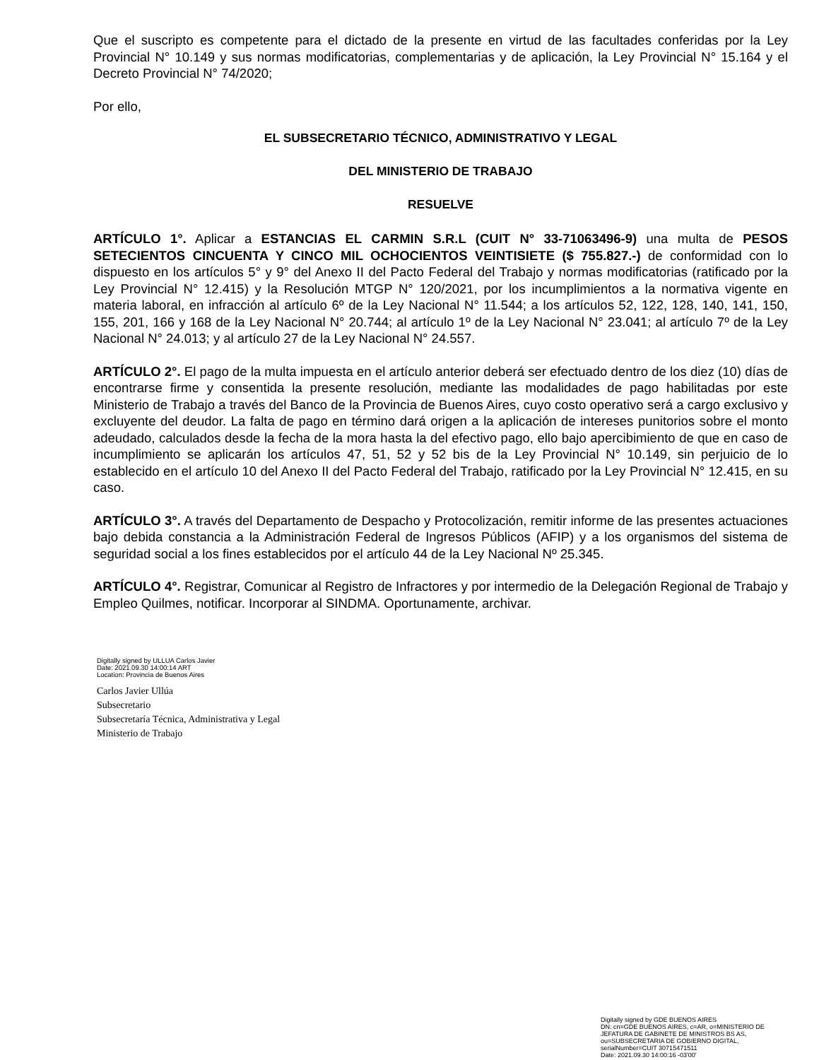Que el suscripto es competente para el dictado de la presente en virtud de las facultades conferidas por la Ley Provincial N° 10.149 y sus normas modificatorias, complementarias y de aplicación, la Ley Provincial N° 15.164 y el Decreto Provincial N° 74/2020;
Por ello,
EL SUBSECRETARIO TÉCNICO, ADMINISTRATIVO Y LEGAL
DEL MINISTERIO DE TRABAJO
RESUELVE
ARTÍCULO 1°. Aplicar a ESTANCIAS EL CARMIN S.R.L (CUIT N° 33-71063496-9) una multa de PESOS SETECIENTOS CINCUENTA Y CINCO MIL OCHOCIENTOS VEINTISIETE ($ 755.827.-) de conformidad con lo dispuesto en los artículos 5° y 9° del Anexo II del Pacto Federal del Trabajo y normas modificatorias (ratificado por la Ley Provincial N° 12.415) y la Resolución MTGP N° 120/2021, por los incumplimientos a la normativa vigente en materia laboral, en infracción al artículo 6º de la Ley Nacional N° 11.544; a los artículos 52, 122, 128, 140, 141, 150, 155, 201, 166 y 168 de la Ley Nacional N° 20.744; al artículo 1º de la Ley Nacional N° 23.041; al artículo 7º de la Ley Nacional N° 24.013; y al artículo 27 de la Ley Nacional N° 24.557.
ARTÍCULO 2°. El pago de la multa impuesta en el artículo anterior deberá ser efectuado dentro de los diez (10) días de encontrarse firme y consentida la presente resolución, mediante las modalidades de pago habilitadas por este Ministerio de Trabajo a través del Banco de la Provincia de Buenos Aires, cuyo costo operativo será a cargo exclusivo y excluyente del deudor. La falta de pago en término dará origen a la aplicación de intereses punitorios sobre el monto adeudado, calculados desde la fecha de la mora hasta la del efectivo pago, ello bajo apercibimiento de que en caso de incumplimiento se aplicarán los artículos 47, 51, 52 y 52 bis de la Ley Provincial N° 10.149, sin perjuicio de lo establecido en el artículo 10 del Anexo II del Pacto Federal del Trabajo, ratificado por la Ley Provincial N° 12.415, en su caso.
ARTÍCULO 3°. A través del Departamento de Despacho y Protocolización, remitir informe de las presentes actuaciones bajo debida constancia a la Administración Federal de Ingresos Públicos (AFIP) y a los organismos del sistema de seguridad social a los fines establecidos por el artículo 44 de la Ley Nacional Nº 25.345.
ARTÍCULO 4°. Registrar, Comunicar al Registro de Infractores y por intermedio de la Delegación Regional de Trabajo y Empleo Quilmes, notificar. Incorporar al SINDMA. Oportunamente, archivar.
Digitally signed by ULLUA Carlos Javier
Date: 2021.09.30 14:00:14 ART
Location: Provincia de Buenos Aires
Carlos Javier Ullúa
Subsecretario
Subsecretaría Técnica, Administrativa y Legal
Ministerio de Trabajo
Digitally signed by GDE BUENOS AIRES
DN: cn=GDE BUENOS AIRES, c=AR, o=MINISTERIO DE
JEFATURA DE GABINETE DE MINISTROS BS AS,
ou=SUBSECRETARIA DE GOBIERNO DIGITAL,
serialNumber=CUIT 30715471511
Date: 2021.09.30 14:00:16 -03'00'